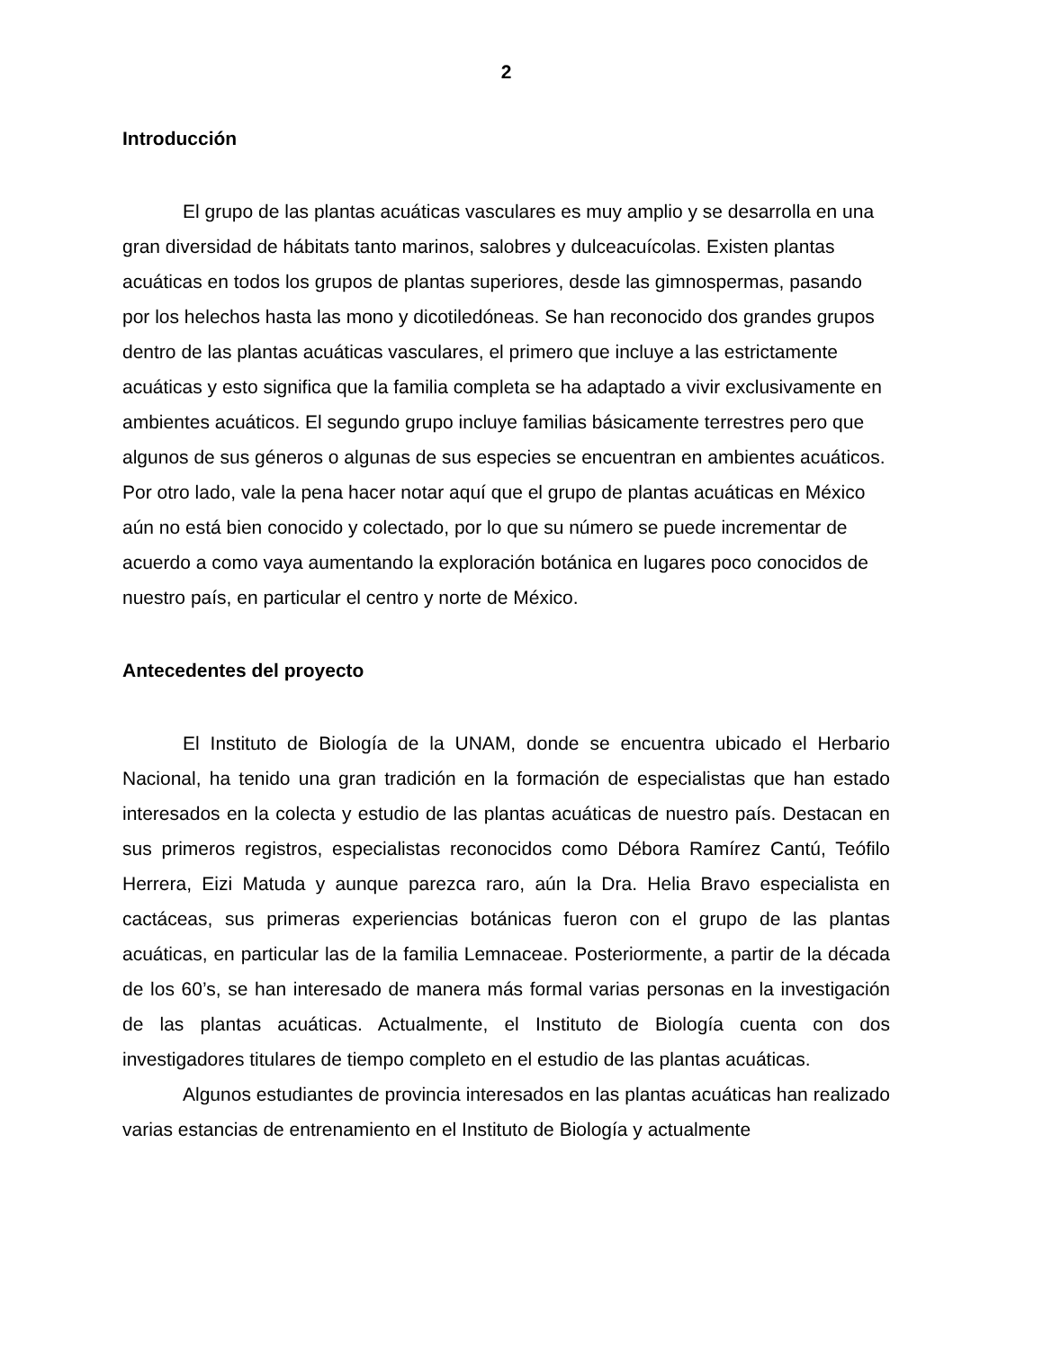2
Introducción
El grupo de las plantas acuáticas vasculares es muy amplio y se desarrolla en una gran diversidad de hábitats tanto marinos, salobres y dulceacuícolas. Existen plantas acuáticas en todos los grupos de plantas superiores, desde las gimnospermas, pasando por los helechos hasta las mono y dicotiledóneas. Se han reconocido dos grandes grupos dentro de las plantas acuáticas vasculares, el primero que incluye a las estrictamente acuáticas y esto significa que la familia completa se ha adaptado a vivir exclusivamente en ambientes acuáticos. El segundo grupo incluye familias básicamente terrestres pero que algunos de sus géneros o algunas de sus especies se encuentran en ambientes acuáticos. Por otro lado, vale la pena hacer notar aquí que el grupo de plantas acuáticas en México aún no está bien conocido y colectado, por lo que su número se puede incrementar de acuerdo a como vaya aumentando la exploración botánica en lugares poco conocidos de nuestro país, en particular el centro y norte de México.
Antecedentes del proyecto
El Instituto de Biología de la UNAM, donde se encuentra ubicado el Herbario Nacional, ha tenido una gran tradición en la formación de especialistas que han estado interesados en la colecta y estudio de las plantas acuáticas de nuestro país. Destacan en sus primeros registros, especialistas reconocidos como Débora Ramírez Cantú, Teófilo Herrera, Eizi Matuda y aunque parezca raro, aún la Dra. Helia Bravo especialista en cactáceas, sus primeras experiencias botánicas fueron con el grupo de las plantas acuáticas, en particular las de la familia Lemnaceae. Posteriormente, a partir de la década de los 60’s, se han interesado de manera más formal varias personas en la investigación de las plantas acuáticas. Actualmente, el Instituto de Biología cuenta con dos investigadores titulares de tiempo completo en el estudio de las plantas acuáticas.
Algunos estudiantes de provincia interesados en las plantas acuáticas han realizado varias estancias de entrenamiento en el Instituto de Biología y actualmente